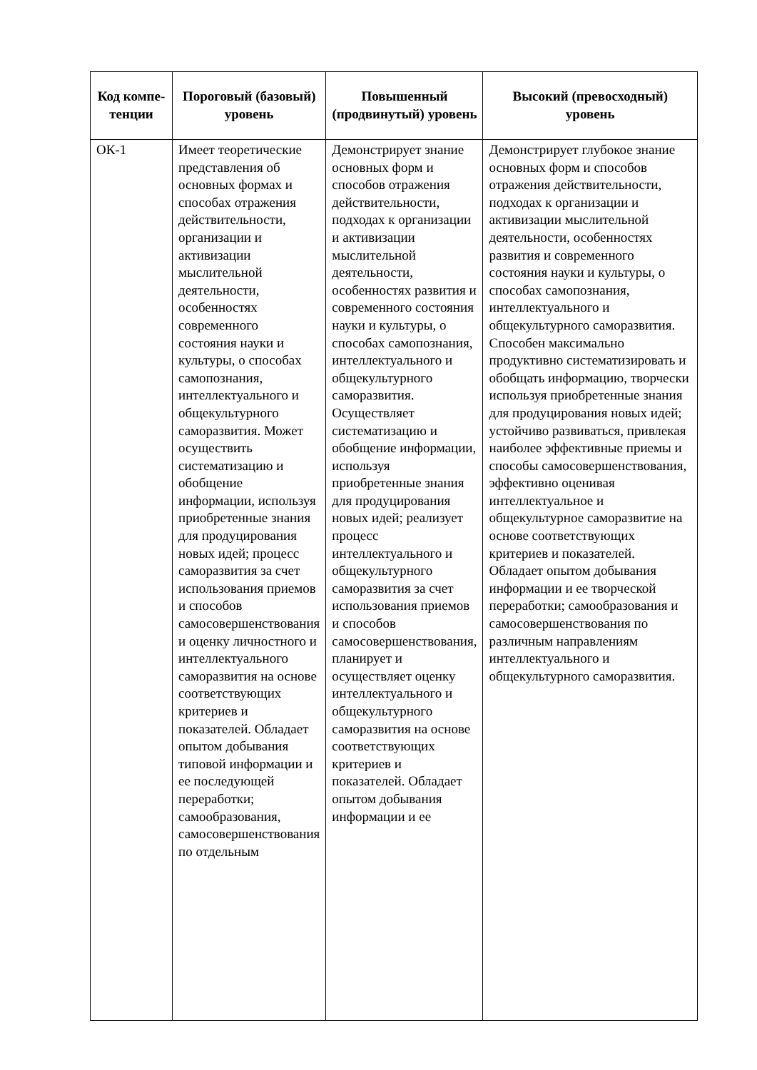| Код компе-тенции | Пороговый (базовый) уровень | Повышенный (продвинутый) уровень | Высокий (превосходный) уровень |
| --- | --- | --- | --- |
| ОК-1 | Имеет теоретические представления об основных формах и способах отражения действительности, организации и активизации мыслительной деятельности, особенностях современного состояния науки и культуры, о способах самопознания, интеллектуального и общекультурного саморазвития. Может осуществить систематизацию и обобщение информации, используя приобретенные знания для продуцирования новых идей; процесс саморазвития за счет использования приемов и способов самосовершенствования и оценку личностного и интеллектуального саморазвития на основе соответствующих критериев и показателей. Обладает опытом добывания типовой информации и ее последующей переработки; самообразования, самосовершенствования по отдельным | Демонстрирует знание основных форм и способов отражения действительности, подходах к организации и активизации мыслительной деятельности, особенностях развития и современного состояния науки и культуры, о способах самопознания, интеллектуального и общекультурного саморазвития. Осуществляет систематизацию и обобщение информации, используя приобретенные знания для продуцирования новых идей; реализует процесс интеллектуального и общекультурного саморазвития за счет использования приемов и способов самосовершенствования, планирует и осуществляет оценку интеллектуального и общекультурного саморазвития на основе соответствующих критериев и показателей. Обладает опытом добывания информации и ее | Демонстрирует глубокое знание основных форм и способов отражения действительности, подходах к организации и активизации мыслительной деятельности, особенностях развития и современного состояния науки и культуры, о способах самопознания, интеллектуального и общекультурного саморазвития. Способен максимально продуктивно систематизировать и обобщать информацию, творчески используя приобретенные знания для продуцирования новых идей; устойчиво развиваться, привлекая наиболее эффективные приемы и способы самосовершенствования, эффективно оценивая интеллектуальное и общекультурное саморазвитие на основе соответствующих критериев и показателей. Обладает опытом добывания информации и ее творческой переработки; самообразования и самосовершенствования по различным направлениям интеллектуального и общекультурного саморазвития. |